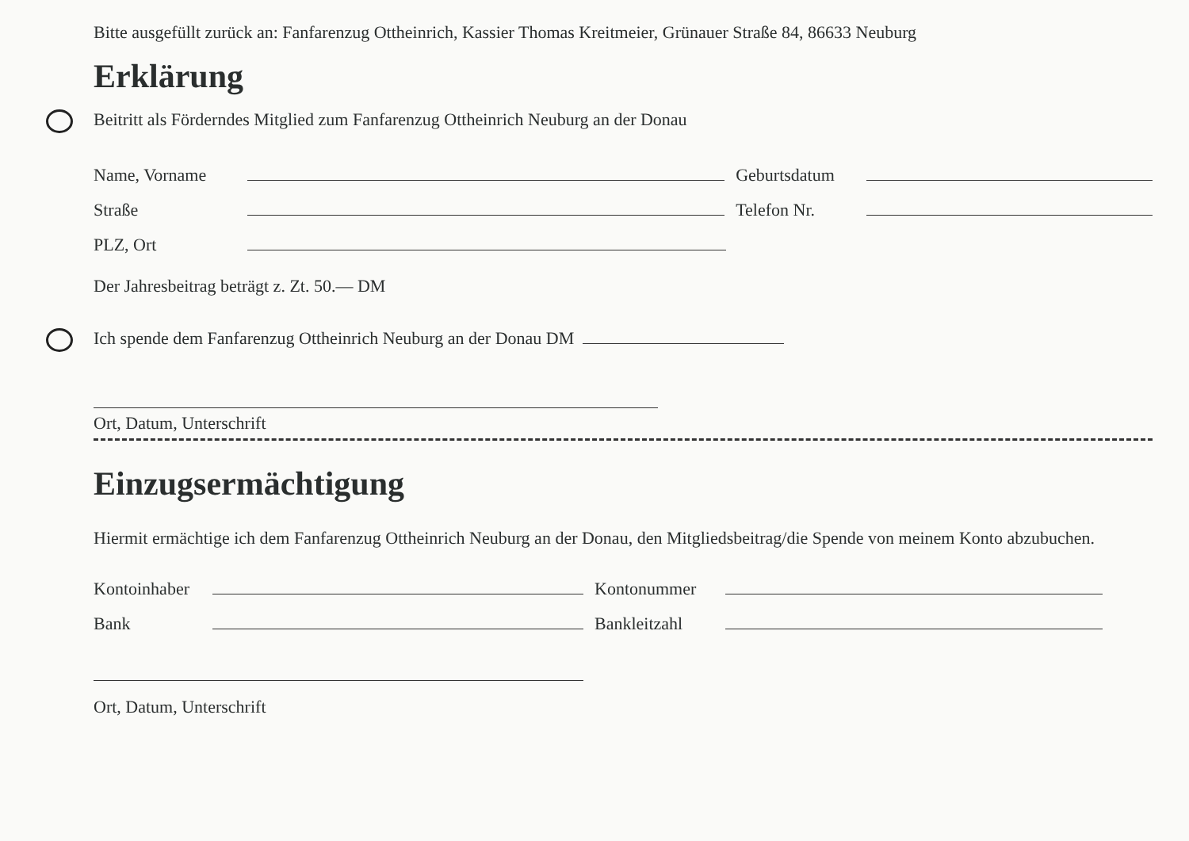Bitte ausgefüllt zurück an: Fanfarenzug Ottheinrich, Kassier Thomas Kreitmeier, Grünauer Straße 84, 86633 Neuburg
Erklärung
Beitritt als Förderndes Mitglied zum Fanfarenzug Ottheinrich Neuburg an der Donau
Name, Vorname Geburtsdatum
Straße Telefon Nr.
PLZ, Ort
Der Jahresbeitrag beträgt z. Zt. 50.— DM
Ich spende dem Fanfarenzug Ottheinrich Neuburg an der Donau DM
Ort, Datum, Unterschrift
Einzugsermächtigung
Hiermit ermächtige ich dem Fanfarenzug Ottheinrich Neuburg an der Donau, den Mitgliedsbeitrag/die Spende von meinem Konto abzubuchen.
Kontoinhaber Kontonummer
Bank Bankleitzahl
Ort, Datum, Unterschrift